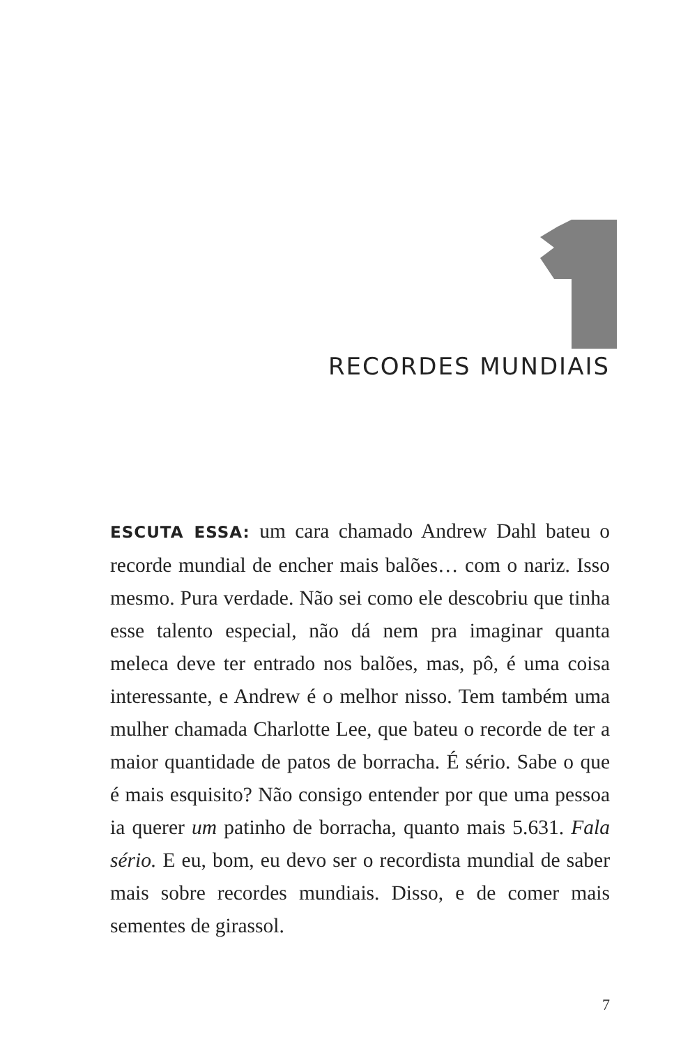RECORDES MUNDIAIS
ESCUTA ESSA: um cara chamado Andrew Dahl bateu o recorde mundial de encher mais balões… com o nariz. Isso mesmo. Pura verdade. Não sei como ele descobriu que tinha esse talento especial, não dá nem pra imaginar quanta meleca deve ter entrado nos balões, mas, pô, é uma coisa interessante, e Andrew é o melhor nisso. Tem também uma mulher chamada Charlotte Lee, que bateu o recorde de ter a maior quantidade de patos de borracha. É sério. Sabe o que é mais esquisito? Não consigo entender por que uma pessoa ia querer um patinho de borracha, quanto mais 5.631. Fala sério. E eu, bom, eu devo ser o recordista mundial de saber mais sobre recordes mundiais. Disso, e de comer mais sementes de girassol.
7